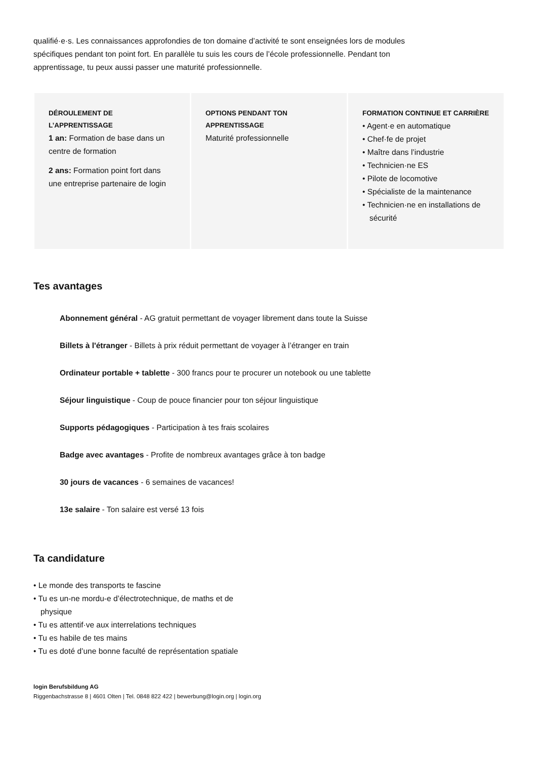qualifié·e·s. Les connaissances approfondies de ton domaine d’activité te sont enseignées lors de modules spécifiques pendant ton point fort. En parallèle tu suis les cours de l’école professionnelle. Pendant ton apprentissage, tu peux aussi passer une maturité professionnelle.
DÉROULEMENT DE L’APPRENTISSAGE
1 an: Formation de base dans un centre de formation
2 ans: Formation point fort dans une entreprise partenaire de login
OPTIONS PENDANT TON APPRENTISSAGE
Maturité professionnelle
FORMATION CONTINUE ET CARRIÈRE
• Agent·e en automatique
• Chef·fe de projet
• Maître dans l’industrie
• Technicien·ne ES
• Pilote de locomotive
• Spécialiste de la maintenance
• Technicien·ne en installations de sécurité
Tes avantages
Abonnement général - AG gratuit permettant de voyager librement dans toute la Suisse
Billets à l'étranger - Billets à prix réduit permettant de voyager à l’étranger en train
Ordinateur portable + tablette - 300 francs pour te procurer un notebook ou une tablette
Séjour linguistique - Coup de pouce financier pour ton séjour linguistique
Supports pédagogiques - Participation à tes frais scolaires
Badge avec avantages - Profite de nombreux avantages grâce à ton badge
30 jours de vacances - 6 semaines de vacances!
13e salaire - Ton salaire est versé 13 fois
Ta candidature
• Le monde des transports te fascine
• Tu es un-ne mordu-e d’électrotechnique, de maths et de physique
• Tu es attentif·ve aux interrelations techniques
• Tu es habile de tes mains
• Tu es doté d’une bonne faculté de représentation spatiale
login Berufsbildung AG
Riggenbachstrasse 8 | 4601 Olten | Tel. 0848 822 422 | bewerbung@login.org | login.org